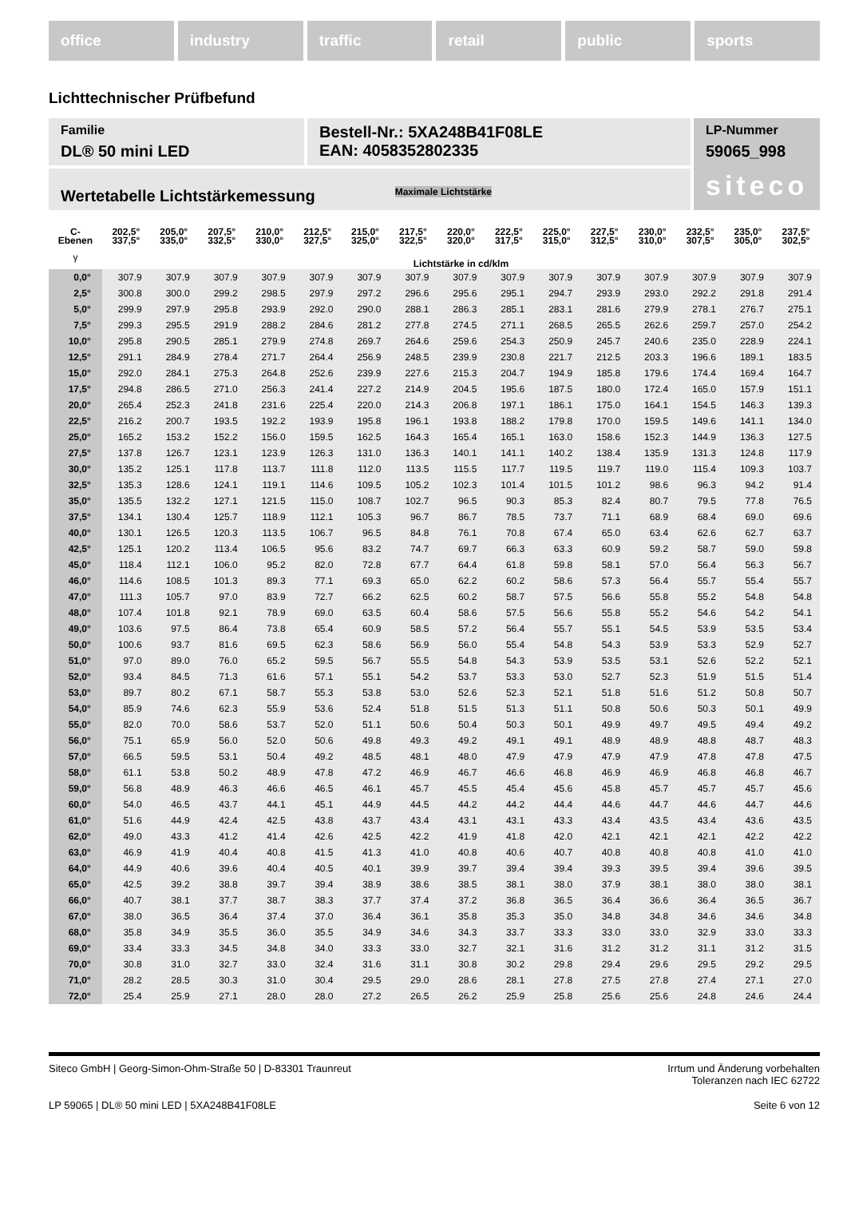office industry traffic retail public sports
Lichttechnischer Prüfbefund
Familie
DL® 50 mini LED
Bestell-Nr.: 5XA248B41F08LE
EAN: 4058352802335
LP-Nummer
59065_998
siteco
Wertetabelle Lichtstärkemessung Maximale Lichtstärke
| C- Ebenen | 202,5° 337,5° | 205,0° 335,0° | 207,5° 332,5° | 210,0° 330,0° | 212,5° 327,5° | 215,0° 325,0° | 217,5° 322,5° | 220,0° 320,0° | 222,5° 317,5° | 225,0° 315,0° | 227,5° 312,5° | 230,0° 310,0° | 232,5° 307,5° | 235,0° 305,0° | 237,5° 302,5° |
| --- | --- | --- | --- | --- | --- | --- | --- | --- | --- | --- | --- | --- | --- | --- | --- |
| γ | Lichtstärke in cd/klm | | | | | | | | | | | | | | |
| 0,0° | 307.9 | 307.9 | 307.9 | 307.9 | 307.9 | 307.9 | 307.9 | 307.9 | 307.9 | 307.9 | 307.9 | 307.9 | 307.9 | 307.9 | 307.9 |
| 2,5° | 300.8 | 300.0 | 299.2 | 298.5 | 297.9 | 297.2 | 296.6 | 295.6 | 295.1 | 294.7 | 293.9 | 293.0 | 292.2 | 291.8 | 291.4 |
| 5,0° | 299.9 | 297.9 | 295.8 | 293.9 | 292.0 | 290.0 | 288.1 | 286.3 | 285.1 | 283.1 | 281.6 | 279.9 | 278.1 | 276.7 | 275.1 |
| 7,5° | 299.3 | 295.5 | 291.9 | 288.2 | 284.6 | 281.2 | 277.8 | 274.5 | 271.1 | 268.5 | 265.5 | 262.6 | 259.7 | 257.0 | 254.2 |
| 10,0° | 295.8 | 290.5 | 285.1 | 279.9 | 274.8 | 269.7 | 264.6 | 259.6 | 254.3 | 250.9 | 245.7 | 240.6 | 235.0 | 228.9 | 224.1 |
| 12,5° | 291.1 | 284.9 | 278.4 | 271.7 | 264.4 | 256.9 | 248.5 | 239.9 | 230.8 | 221.7 | 212.5 | 203.3 | 196.6 | 189.1 | 183.5 |
| 15,0° | 292.0 | 284.1 | 275.3 | 264.8 | 252.6 | 239.9 | 227.6 | 215.3 | 204.7 | 194.9 | 185.8 | 179.6 | 174.4 | 169.4 | 164.7 |
| 17,5° | 294.8 | 286.5 | 271.0 | 256.3 | 241.4 | 227.2 | 214.9 | 204.5 | 195.6 | 187.5 | 180.0 | 172.4 | 165.0 | 157.9 | 151.1 |
| 20,0° | 265.4 | 252.3 | 241.8 | 231.6 | 225.4 | 220.0 | 214.3 | 206.8 | 197.1 | 186.1 | 175.0 | 164.1 | 154.5 | 146.3 | 139.3 |
| 22,5° | 216.2 | 200.7 | 193.5 | 192.2 | 193.9 | 195.8 | 196.1 | 193.8 | 188.2 | 179.8 | 170.0 | 159.5 | 149.6 | 141.1 | 134.0 |
| 25,0° | 165.2 | 153.2 | 152.2 | 156.0 | 159.5 | 162.5 | 164.3 | 165.4 | 165.1 | 163.0 | 158.6 | 152.3 | 144.9 | 136.3 | 127.5 |
| 27,5° | 137.8 | 126.7 | 123.1 | 123.9 | 126.3 | 131.0 | 136.3 | 140.1 | 141.1 | 140.2 | 138.4 | 135.9 | 131.3 | 124.8 | 117.9 |
| 30,0° | 135.2 | 125.1 | 117.8 | 113.7 | 111.8 | 112.0 | 113.5 | 115.5 | 117.7 | 119.5 | 119.7 | 119.0 | 115.4 | 109.3 | 103.7 |
| 32,5° | 135.3 | 128.6 | 124.1 | 119.1 | 114.6 | 109.5 | 105.2 | 102.3 | 101.4 | 101.5 | 101.2 | 98.6 | 96.3 | 94.2 | 91.4 |
| 35,0° | 135.5 | 132.2 | 127.1 | 121.5 | 115.0 | 108.7 | 102.7 | 96.5 | 90.3 | 85.3 | 82.4 | 80.7 | 79.5 | 77.8 | 76.5 |
| 37,5° | 134.1 | 130.4 | 125.7 | 118.9 | 112.1 | 105.3 | 96.7 | 86.7 | 78.5 | 73.7 | 71.1 | 68.9 | 68.4 | 69.0 | 69.6 |
| 40,0° | 130.1 | 126.5 | 120.3 | 113.5 | 106.7 | 96.5 | 84.8 | 76.1 | 70.8 | 67.4 | 65.0 | 63.4 | 62.6 | 62.7 | 63.7 |
| 42,5° | 125.1 | 120.2 | 113.4 | 106.5 | 95.6 | 83.2 | 74.7 | 69.7 | 66.3 | 63.3 | 60.9 | 59.2 | 58.7 | 59.0 | 59.8 |
| 45,0° | 118.4 | 112.1 | 106.0 | 95.2 | 82.0 | 72.8 | 67.7 | 64.4 | 61.8 | 59.8 | 58.1 | 57.0 | 56.4 | 56.3 | 56.7 |
| 46,0° | 114.6 | 108.5 | 101.3 | 89.3 | 77.1 | 69.3 | 65.0 | 62.2 | 60.2 | 58.6 | 57.3 | 56.4 | 55.7 | 55.4 | 55.7 |
| 47,0° | 111.3 | 105.7 | 97.0 | 83.9 | 72.7 | 66.2 | 62.5 | 60.2 | 58.7 | 57.5 | 56.6 | 55.8 | 55.2 | 54.8 | 54.8 |
| 48,0° | 107.4 | 101.8 | 92.1 | 78.9 | 69.0 | 63.5 | 60.4 | 58.6 | 57.5 | 56.6 | 55.8 | 55.2 | 54.6 | 54.2 | 54.1 |
| 49,0° | 103.6 | 97.5 | 86.4 | 73.8 | 65.4 | 60.9 | 58.5 | 57.2 | 56.4 | 55.7 | 55.1 | 54.5 | 53.9 | 53.5 | 53.4 |
| 50,0° | 100.6 | 93.7 | 81.6 | 69.5 | 62.3 | 58.6 | 56.9 | 56.0 | 55.4 | 54.8 | 54.3 | 53.9 | 53.3 | 52.9 | 52.7 |
| 51,0° | 97.0 | 89.0 | 76.0 | 65.2 | 59.5 | 56.7 | 55.5 | 54.8 | 54.3 | 53.9 | 53.5 | 53.1 | 52.6 | 52.2 | 52.1 |
| 52,0° | 93.4 | 84.5 | 71.3 | 61.6 | 57.1 | 55.1 | 54.2 | 53.7 | 53.3 | 53.0 | 52.7 | 52.3 | 51.9 | 51.5 | 51.4 |
| 53,0° | 89.7 | 80.2 | 67.1 | 58.7 | 55.3 | 53.8 | 53.0 | 52.6 | 52.3 | 52.1 | 51.8 | 51.6 | 51.2 | 50.8 | 50.7 |
| 54,0° | 85.9 | 74.6 | 62.3 | 55.9 | 53.6 | 52.4 | 51.8 | 51.5 | 51.3 | 51.1 | 50.8 | 50.6 | 50.3 | 50.1 | 49.9 |
| 55,0° | 82.0 | 70.0 | 58.6 | 53.7 | 52.0 | 51.1 | 50.6 | 50.4 | 50.3 | 50.1 | 49.9 | 49.7 | 49.5 | 49.4 | 49.2 |
| 56,0° | 75.1 | 65.9 | 56.0 | 52.0 | 50.6 | 49.8 | 49.3 | 49.2 | 49.1 | 49.1 | 48.9 | 48.9 | 48.8 | 48.7 | 48.3 |
| 57,0° | 66.5 | 59.5 | 53.1 | 50.4 | 49.2 | 48.5 | 48.1 | 48.0 | 47.9 | 47.9 | 47.9 | 47.9 | 47.8 | 47.8 | 47.5 |
| 58,0° | 61.1 | 53.8 | 50.2 | 48.9 | 47.8 | 47.2 | 46.9 | 46.7 | 46.6 | 46.8 | 46.9 | 46.9 | 46.8 | 46.8 | 46.7 |
| 59,0° | 56.8 | 48.9 | 46.3 | 46.6 | 46.5 | 46.1 | 45.7 | 45.5 | 45.4 | 45.6 | 45.8 | 45.7 | 45.7 | 45.7 | 45.6 |
| 60,0° | 54.0 | 46.5 | 43.7 | 44.1 | 45.1 | 44.9 | 44.5 | 44.2 | 44.2 | 44.4 | 44.6 | 44.7 | 44.6 | 44.7 | 44.6 |
| 61,0° | 51.6 | 44.9 | 42.4 | 42.5 | 43.8 | 43.7 | 43.4 | 43.1 | 43.1 | 43.3 | 43.4 | 43.5 | 43.4 | 43.6 | 43.5 |
| 62,0° | 49.0 | 43.3 | 41.2 | 41.4 | 42.6 | 42.5 | 42.2 | 41.9 | 41.8 | 42.0 | 42.1 | 42.1 | 42.1 | 42.2 | 42.2 |
| 63,0° | 46.9 | 41.9 | 40.4 | 40.8 | 41.5 | 41.3 | 41.0 | 40.8 | 40.6 | 40.7 | 40.8 | 40.8 | 40.8 | 41.0 | 41.0 |
| 64,0° | 44.9 | 40.6 | 39.6 | 40.4 | 40.5 | 40.1 | 39.9 | 39.7 | 39.4 | 39.4 | 39.3 | 39.5 | 39.4 | 39.6 | 39.5 |
| 65,0° | 42.5 | 39.2 | 38.8 | 39.7 | 39.4 | 38.9 | 38.6 | 38.5 | 38.1 | 38.0 | 37.9 | 38.1 | 38.0 | 38.0 | 38.1 |
| 66,0° | 40.7 | 38.1 | 37.7 | 38.7 | 38.3 | 37.7 | 37.4 | 37.2 | 36.8 | 36.5 | 36.4 | 36.6 | 36.4 | 36.5 | 36.7 |
| 67,0° | 38.0 | 36.5 | 36.4 | 37.4 | 37.0 | 36.4 | 36.1 | 35.8 | 35.3 | 35.0 | 34.8 | 34.8 | 34.6 | 34.6 | 34.8 |
| 68,0° | 35.8 | 34.9 | 35.5 | 36.0 | 35.5 | 34.9 | 34.6 | 34.3 | 33.7 | 33.3 | 33.0 | 33.0 | 32.9 | 33.0 | 33.3 |
| 69,0° | 33.4 | 33.3 | 34.5 | 34.8 | 34.0 | 33.3 | 33.0 | 32.7 | 32.1 | 31.6 | 31.2 | 31.2 | 31.1 | 31.2 | 31.5 |
| 70,0° | 30.8 | 31.0 | 32.7 | 33.0 | 32.4 | 31.6 | 31.1 | 30.8 | 30.2 | 29.8 | 29.4 | 29.6 | 29.5 | 29.2 | 29.5 |
| 71,0° | 28.2 | 28.5 | 30.3 | 31.0 | 30.4 | 29.5 | 29.0 | 28.6 | 28.1 | 27.8 | 27.5 | 27.8 | 27.4 | 27.1 | 27.0 |
| 72,0° | 25.4 | 25.9 | 27.1 | 28.0 | 28.0 | 27.2 | 26.5 | 26.2 | 25.9 | 25.8 | 25.6 | 25.6 | 24.8 | 24.6 | 24.4 |
Siteco GmbH | Georg-Simon-Ohm-Straße 50 | D-83301 Traunreut Irrtum und Änderung vorbehalten
Toleranzen nach IEC 62722
LP 59065 | DL® 50 mini LED | 5XA248B41F08LE Seite 6 von 12